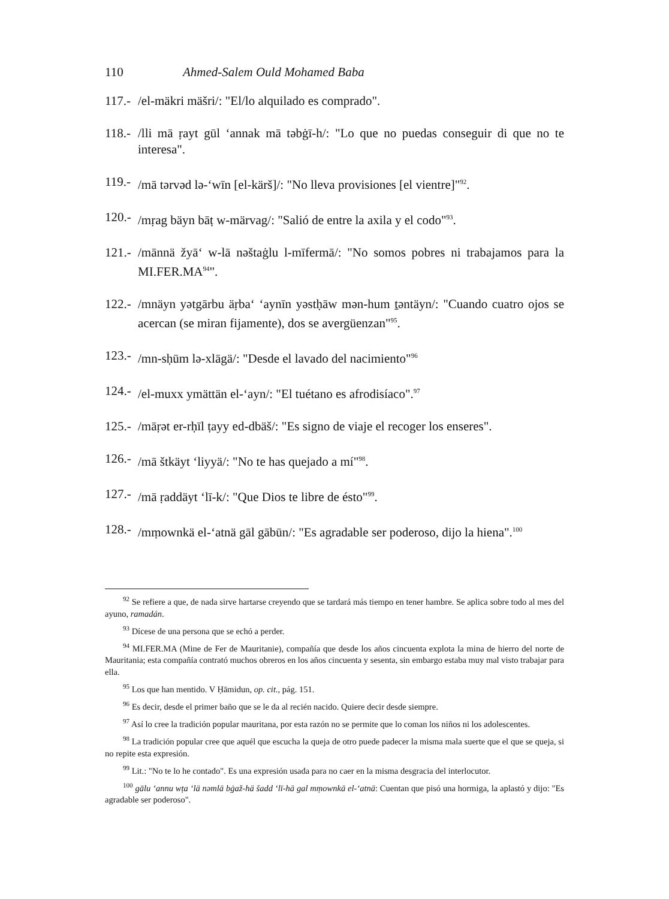110 Ahmed-Salem Ould Mohamed Baba
117.- /el-mäkri mäšri/: "El/lo alquilado es comprado".
118.- /lli mā ṛayt gūl ʻannak mā təbġī-h/: "Lo que no puedas conseguir di que no te interesa".
119.- /mā tərvəd lə-ʻwīn [el-kärš]/: "No lleva provisiones [el vientre]"<sup>92</sup>.
120.- /mṛag bäyn bāṭ w-märvag/: "Salió de entre la axila y el codo"<sup>93</sup>.
121.- /mānnä žyāʻ w-lā nəštaġlu l-mīfermā/: "No somos pobres ni trabajamos para la MI.FER.MA<sup>94</sup>".
122.- /mnäyn yətgārbu äṛbaʻ ʻaynīn yəstḥāw mən-hum ṯəntäyn/: "Cuando cuatro ojos se acercan (se miran fijamente), dos se avergüenzan"<sup>95</sup>.
123.- /mn-sḥūm lə-xlāgä/: "Desde el lavado del nacimiento"<sup>96</sup>
124.- /el-muxx ymättän el-ʻayn/: "El tuétano es afrodisíaco".<sup>97</sup>
125.- /māṛət er-rḥīl ṭayy ed-dbäš/: "Es signo de viaje el recoger los enseres".
126.- /mā štkäyt ʻliyyä/: "No te has quejado a mí"<sup>98</sup>.
127.- /mā ṛaddäyt ʻlī-k/: "Que Dios te libre de ésto"<sup>99</sup>.
128.- /mṃownkä el-ʻatnä gāl gābūn/: "Es agradable ser poderoso, dijo la hiena".<sup>100</sup>
<sup>92</sup> Se refiere a que, de nada sirve hartarse creyendo que se tardará más tiempo en tener hambre. Se aplica sobre todo al mes del ayuno, ramadán.
<sup>93</sup> Dícese de una persona que se echó a perder.
<sup>94</sup> MI.FER.MA (Mine de Fer de Mauritanie), compañía que desde los años cincuenta explota la mina de hierro del norte de Mauritania; esta compañía contrató muchos obreros en los años cincuenta y sesenta, sin embargo estaba muy mal visto trabajar para ella.
<sup>95</sup> Los que han mentido. V Ḥāmidun, op. cit., pág. 151.
<sup>96</sup> Es decir, desde el primer baño que se le da al recién nacido. Quiere decir desde siempre.
<sup>97</sup> Así lo cree la tradición popular mauritana, por esta razón no se permite que lo coman los niños ni los adolescentes.
<sup>98</sup> La tradición popular cree que aquél que escucha la queja de otro puede padecer la misma mala suerte que el que se queja, si no repite esta expresión.
<sup>99</sup> Lit.: "No te lo he contado". Es una expresión usada para no caer en la misma desgracia del interlocutor.
<sup>100</sup> gālu ʻannu wṭa ʻlä nəmlä bġaž-hä šadd ʻlī-hä gal mṃownkä el-ʻatnä: Cuentan que pisó una hormiga, la aplastó y dijo: "Es agradable ser poderoso".